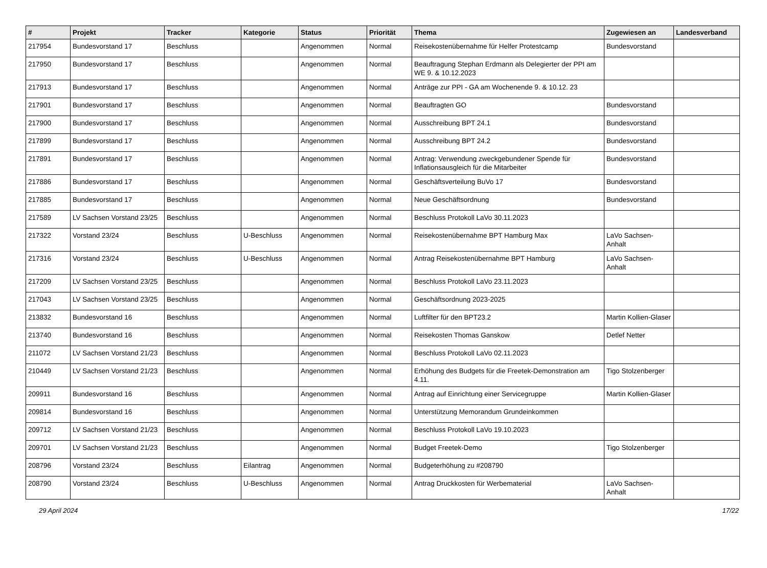| # | Projekt | Tracker | Kategorie | Status | Priorität | Thema | Zugewiesen an | Landesverband |
| --- | --- | --- | --- | --- | --- | --- | --- | --- |
| 217954 | Bundesvorstand 17 | Beschluss | | Angenommen | Normal | Reisekostenübernahme für Helfer Protestcamp | Bundesvorstand | |
| 217950 | Bundesvorstand 17 | Beschluss | | Angenommen | Normal | Beauftragung Stephan Erdmann als Delegierter der PPI am WE 9. & 10.12.2023 | | |
| 217913 | Bundesvorstand 17 | Beschluss | | Angenommen | Normal | Anträge zur PPI - GA am Wochenende 9. & 10.12. 23 | | |
| 217901 | Bundesvorstand 17 | Beschluss | | Angenommen | Normal | Beauftragten GO | Bundesvorstand | |
| 217900 | Bundesvorstand 17 | Beschluss | | Angenommen | Normal | Ausschreibung BPT 24.1 | Bundesvorstand | |
| 217899 | Bundesvorstand 17 | Beschluss | | Angenommen | Normal | Ausschreibung BPT 24.2 | Bundesvorstand | |
| 217891 | Bundesvorstand 17 | Beschluss | | Angenommen | Normal | Antrag: Verwendung zweckgebundener Spende für Inflationsausgleich für die Mitarbeiter | Bundesvorstand | |
| 217886 | Bundesvorstand 17 | Beschluss | | Angenommen | Normal | Geschäftsverteilung BuVo 17 | Bundesvorstand | |
| 217885 | Bundesvorstand 17 | Beschluss | | Angenommen | Normal | Neue Geschäftsordnung | Bundesvorstand | |
| 217589 | LV Sachsen Vorstand 23/25 | Beschluss | | Angenommen | Normal | Beschluss Protokoll LaVo 30.11.2023 | | |
| 217322 | Vorstand 23/24 | Beschluss | U-Beschluss | Angenommen | Normal | Reisekostenübernahme BPT Hamburg Max | LaVo Sachsen-Anhalt | |
| 217316 | Vorstand 23/24 | Beschluss | U-Beschluss | Angenommen | Normal | Antrag Reisekostenübernahme BPT Hamburg | LaVo Sachsen-Anhalt | |
| 217209 | LV Sachsen Vorstand 23/25 | Beschluss | | Angenommen | Normal | Beschluss Protokoll LaVo 23.11.2023 | | |
| 217043 | LV Sachsen Vorstand 23/25 | Beschluss | | Angenommen | Normal | Geschäftsordnung 2023-2025 | | |
| 213832 | Bundesvorstand 16 | Beschluss | | Angenommen | Normal | Luftfilter für den BPT23.2 | Martin Kollien-Glaser | |
| 213740 | Bundesvorstand 16 | Beschluss | | Angenommen | Normal | Reisekosten Thomas Ganskow | Detlef Netter | |
| 211072 | LV Sachsen Vorstand 21/23 | Beschluss | | Angenommen | Normal | Beschluss Protokoll LaVo 02.11.2023 | | |
| 210449 | LV Sachsen Vorstand 21/23 | Beschluss | | Angenommen | Normal | Erhöhung des Budgets für die Freetek-Demonstration am 4.11. | Tigo Stolzenberger | |
| 209911 | Bundesvorstand 16 | Beschluss | | Angenommen | Normal | Antrag auf Einrichtung einer Servicegruppe | Martin Kollien-Glaser | |
| 209814 | Bundesvorstand 16 | Beschluss | | Angenommen | Normal | Unterstützung Memorandum Grundeinkommen | | |
| 209712 | LV Sachsen Vorstand 21/23 | Beschluss | | Angenommen | Normal | Beschluss Protokoll LaVo 19.10.2023 | | |
| 209701 | LV Sachsen Vorstand 21/23 | Beschluss | | Angenommen | Normal | Budget Freetek-Demo | Tigo Stolzenberger | |
| 208796 | Vorstand 23/24 | Beschluss | Eilantrag | Angenommen | Normal | Budgeterhöhung zu #208790 | | |
| 208790 | Vorstand 23/24 | Beschluss | U-Beschluss | Angenommen | Normal | Antrag Druckkosten für Werbematerial | LaVo Sachsen-Anhalt | |
29 April 2024 17/22